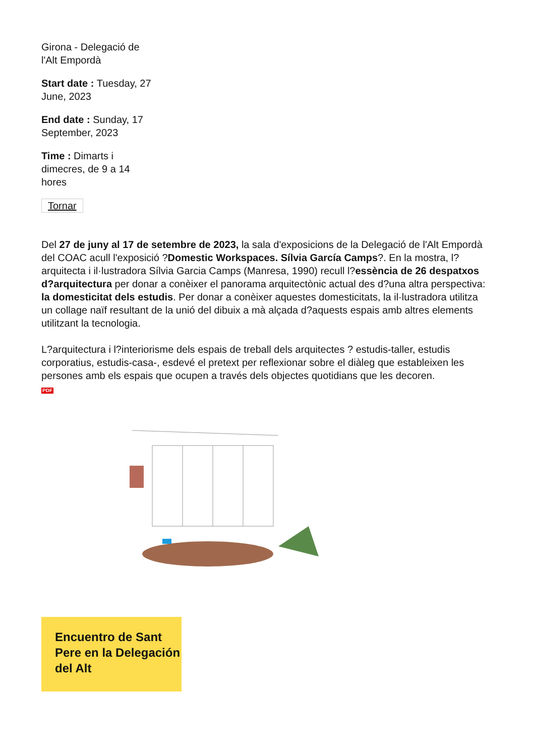Girona - Delegació de l'Alt Empordà
Start date : Tuesday, 27 June, 2023
End date : Sunday, 17 September, 2023
Time : Dimarts i dimecres, de 9 a 14 hores
Tornar
Del 27 de juny al 17 de setembre de 2023, la sala d'exposicions de la Delegació de l'Alt Empordà del COAC acull l'exposició ?Domestic Workspaces. Sílvia García Camps?. En la mostra, l?arquitecta i il·lustradora Sílvia Garcia Camps (Manresa, 1990) recull l?essència de 26 despatxos d?arquitectura per donar a conèixer el panorama arquitectònic actual des d?una altra perspectiva: la domesticitat dels estudis. Per donar a conèixer aquestes domesticitats, la il·lustradora utilitza un collage naïf resultant de la unió del dibuix a mà alçada d?aquests espais amb altres elements utilitzant la tecnologia.
L?arquitectura i l?interiorisme dels espais de treball dels arquitectes ? estudis-taller, estudis corporatius, estudis-casa-, esdevé el pretext per reflexionar sobre el diàleg que estableixen les persones amb els espais que ocupen a través dels objectes quotidians que les decoren.
PDF
Encuentro de Sant Pere en la Delegación del Alt